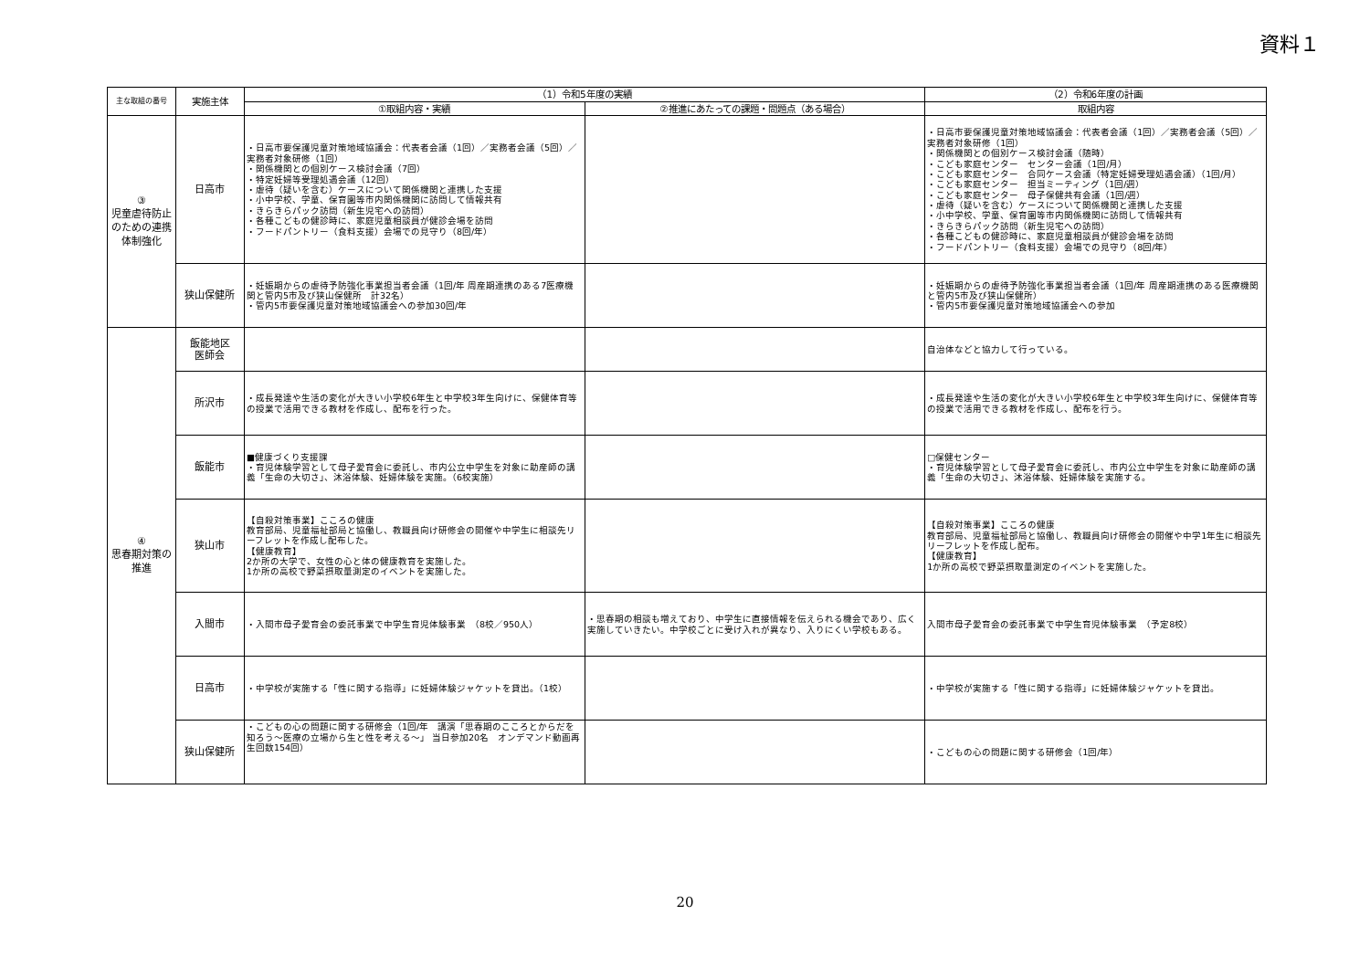資料１
| 主な取組の番号 | 実施主体 | （1）令和5年度の実績 | | （2）令和6年度の計画 |
| --- | --- | --- | --- | --- |
| | | ①取組内容・実績 | ②推進にあたっての課題・問題点（ある場合） | 取組内容 |
| ③ 児童虐待防止のための連携体制強化 | 日高市 | ・日高市要保護児童対策地域協議会：代表者会議（1回）／実務者会議（5回）／実務者対象研修（1回） ・関係機関との個別ケース検討会議（7回） ・特定妊婦等受理処遇会議（12回） ・虐待（疑いを含む）ケースについて関係機関と連携した支援 ・小中学校、学童、保育園等市内関係機関に訪問して情報共有 ・きらきらパック訪問（新生児宅への訪問） ・各種こどもの健診時に、家庭児童相談員が健診会場を訪問 ・フードパントリー（食料支援）会場での見守り（8回/年） | | ・日高市要保護児童対策地域協議会：代表者会議（1回）／実務者会議（5回）／実務者対象研修（1回） ・関係機関との個別ケース検討会議（随時） ・こども家庭センター センター会議（1回/月） ・こども家庭センター 合同ケース会議（特定妊婦受理処遇会議）（1回/月） ・こども家庭センター 担当ミーティング（1回/週） ・こども家庭センター 母子保健共有会議（1回/週） ・虐待（疑いを含む）ケースについて関係機関と連携した支援 ・小中学校、学童、保育園等市内関係機関に訪問して情報共有 ・きらきらパック訪問（新生児宅への訪問） ・各種こどもの健診時に、家庭児童相談員が健診会場を訪問 ・フードパントリー（食料支援）会場での見守り（8回/年） |
| | 狭山保健所 | ・妊娠期からの虐待予防強化事業担当者会議（1回/年 周産期連携のある7医療機関と管内5市及び狭山保健所 計32名） ・管内5市要保護児童対策地域協議会への参加30回/年 | | ・妊娠期からの虐待予防強化事業担当者会議（1回/年 周産期連携のある医療機関と管内5市及び狭山保健所） ・管内5市要保護児童対策地域協議会への参加 |
| ④ 思春期対策の推進 | 飯能地区 医師会 | | | 自治体などと協力して行っている。 |
| | 所沢市 | ・成長発達や生活の変化が大きい小学校6年生と中学校3年生向けに、保健体育等の授業で活用できる教材を作成し、配布を行った。 | | ・成長発達や生活の変化が大きい小学校6年生と中学校3年生向けに、保健体育等の授業で活用できる教材を作成し、配布を行う。 |
| | 飯能市 | ■健康づくり支援課 ・育児体験学習として母子愛育会に委託し、市内公立中学生を対象に助産師の講義「生命の大切さ」、沐浴体験、妊婦体験を実施。（6校実施） | | □保健センター ・育児体験学習として母子愛育会に委託し、市内公立中学生を対象に助産師の講義「生命の大切さ」、沐浴体験、妊婦体験を実施する。 |
| | 狭山市 | 【自殺対策事業】こころの健康 教育部局、児童福祉部局と協働し、教職員向け研修会の開催や中学生に相談先リーフレットを作成し配布した。 【健康教育】 2か所の大学で、女性の心と体の健康教育を実施した。 1か所の高校で野菜摂取量測定のイベントを実施した。 | | 【自殺対策事業】こころの健康 教育部局、児童福祉部局と協働し、教職員向け研修会の開催や中学1年生に相談先リーフレットを作成し配布。 【健康教育】 1か所の高校で野菜摂取量測定のイベントを実施した。 |
| | 入間市 | ・入間市母子愛育会の委託事業で中学生育児体験事業 （8校／950人） | ・思春期の相談も増えており、中学生に直接情報を伝えられる機会であり、広く実施していきたい。中学校ごとに受け入れが異なり、入りにくい学校もある。 | 入間市母子愛育会の委託事業で中学生育児体験事業 （予定8校） |
| | 日高市 | ・中学校が実施する「性に関する指導」に妊婦体験ジャケットを貸出。（1校） | | ・中学校が実施する「性に関する指導」に妊婦体験ジャケットを貸出。 |
| | 狭山保健所 | ・こどもの心の問題に関する研修会（1回/年 講演「思春期のこころとからだを知ろう～医療の立場から生と性を考える～」 当日参加20名 オンデマンド動画再生回数154回） | | ・こどもの心の問題に関する研修会（1回/年） |
20